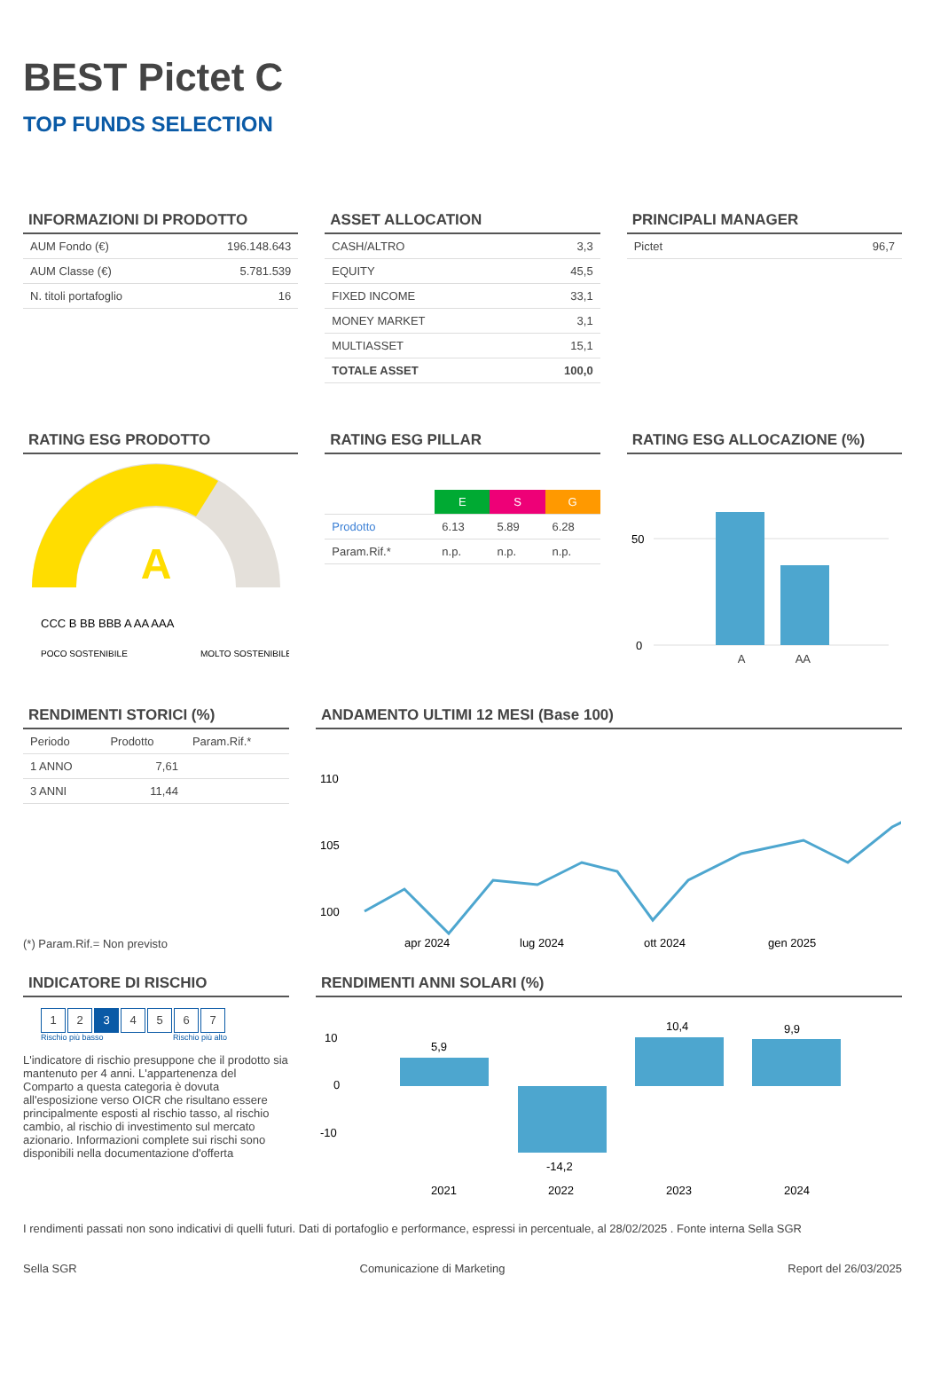BEST Pictet C
TOP FUNDS SELECTION
INFORMAZIONI DI PRODOTTO
| AUM Fondo (€) | 196.148.643 |
| AUM Classe (€) | 5.781.539 |
| N. titoli portafoglio | 16 |
ASSET ALLOCATION
| CASH/ALTRO | 3,3 |
| EQUITY | 45,5 |
| FIXED INCOME | 33,1 |
| MONEY MARKET | 3,1 |
| MULTIASSET | 15,1 |
| TOTALE ASSET | 100,0 |
PRINCIPALI MANAGER
| Pictet | 96,7 |
RATING ESG PRODOTTO
A
CCC B BB BBB A AA AAA
POCO SOSTENIBILE
MOLTO SOSTENIBILE
RATING ESG PILLAR
| | E | S | G |
| --- | --- | --- | --- |
| Prodotto | 6.13 | 5.89 | 6.28 |
| Param.Rif.* | n.p. | n.p. | n.p. |
RATING ESG ALLOCAZIONE (%)
50
0
A AA
RENDIMENTI STORICI (%)
| Periodo | Prodotto | Param.Rif.* |
| --- | --- | --- |
| 1 ANNO | 7,61 | |
| 3 ANNI | 11,44 | |
(*) Param.Rif.= Non previsto
ANDAMENTO ULTIMI 12 MESI (Base 100)
110
105
100
apr 2024
lug 2024
ott 2024
gen 2025
INDICATORE DI RISCHIO
1234567
Rischio più basso Rischio più alto
L'indicatore di rischio presuppone che il prodotto sia mantenuto per 4 anni. L'appartenenza del Comparto a questa categoria è dovuta all'esposizione verso OICR che risultano essere principalmente esposti al rischio tasso, al rischio cambio, al rischio di investimento sul mercato azionario. Informazioni complete sui rischi sono disponibili nella documentazione d'offerta
RENDIMENTI ANNI SOLARI (%)
10
0
-10
5,9
-14,2
10,4
9,9
2021
2022
2023
2024
I rendimenti passati non sono indicativi di quelli futuri. Dati di portafoglio e performance, espressi in percentuale, al 28/02/2025 . Fonte interna Sella SGR
Sella SGR Comunicazione di Marketing Report del 26/03/2025